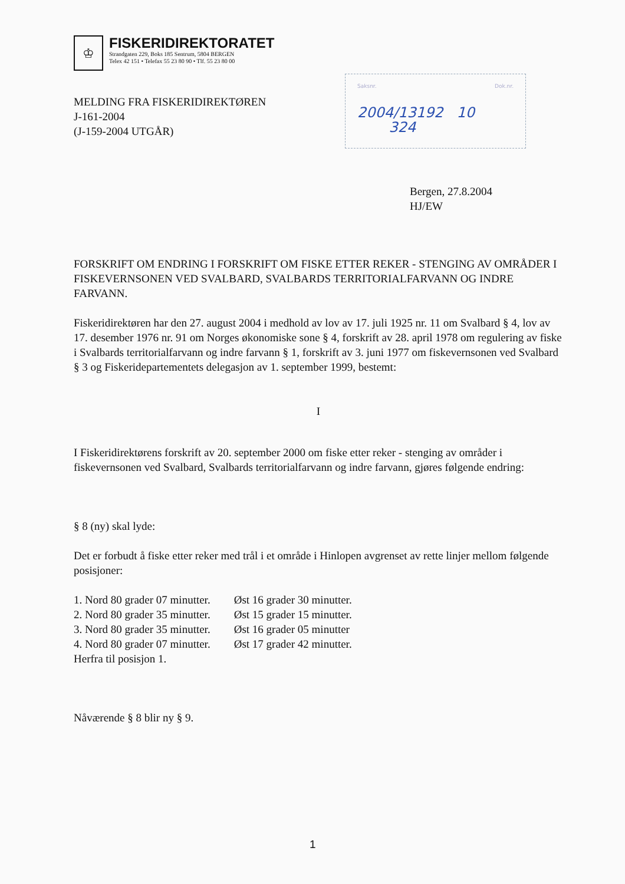♔
FISKERIDIREKTORATET
Strandgaten 229, Boks 185 Sentrum, 5804 BERGEN
Telex 42 151 • Telefax 55 23 80 90 • Tlf. 55 23 80 00
MELDING FRA FISKERIDIREKTØREN
J-161-2004
(J-159-2004 UTGÅR)
Saksnr. Dok.nr.
2004/13192 10
324
Bergen, 27.8.2004
HJ/EW
FORSKRIFT OM ENDRING I FORSKRIFT OM FISKE ETTER REKER - STENGING AV OMRÅDER I FISKEVERNSONEN VED SVALBARD, SVALBARDS TERRITORIALFARVANN OG INDRE FARVANN.
Fiskeridirektøren har den 27. august 2004 i medhold av lov av 17. juli 1925 nr. 11 om Svalbard § 4, lov av 17. desember 1976 nr. 91 om Norges økonomiske sone § 4, forskrift av 28. april 1978 om regulering av fiske i Svalbards territorialfarvann og indre farvann § 1, forskrift av 3. juni 1977 om fiskevernsonen ved Svalbard § 3 og Fiskeridepartementets delegasjon av 1. september 1999, bestemt:
I
I Fiskeridirektørens forskrift av 20. september 2000 om fiske etter reker - stenging av områder i fiskevernsonen ved Svalbard, Svalbards territorialfarvann og indre farvann, gjøres følgende endring:
§ 8 (ny) skal lyde:
Det er forbudt å fiske etter reker med trål i et område i Hinlopen avgrenset av rette linjer mellom følgende posisjoner:
| 1. Nord 80 grader 07 minutter. | Øst 16 grader 30 minutter. |
| 2. Nord 80 grader 35 minutter. | Øst 15 grader 15 minutter. |
| 3. Nord 80 grader 35 minutter. | Øst 16 grader 05 minutter |
| 4. Nord 80 grader 07 minutter. | Øst 17 grader 42 minutter. |
Herfra til posisjon 1.
Nåværende § 8 blir ny § 9.
1